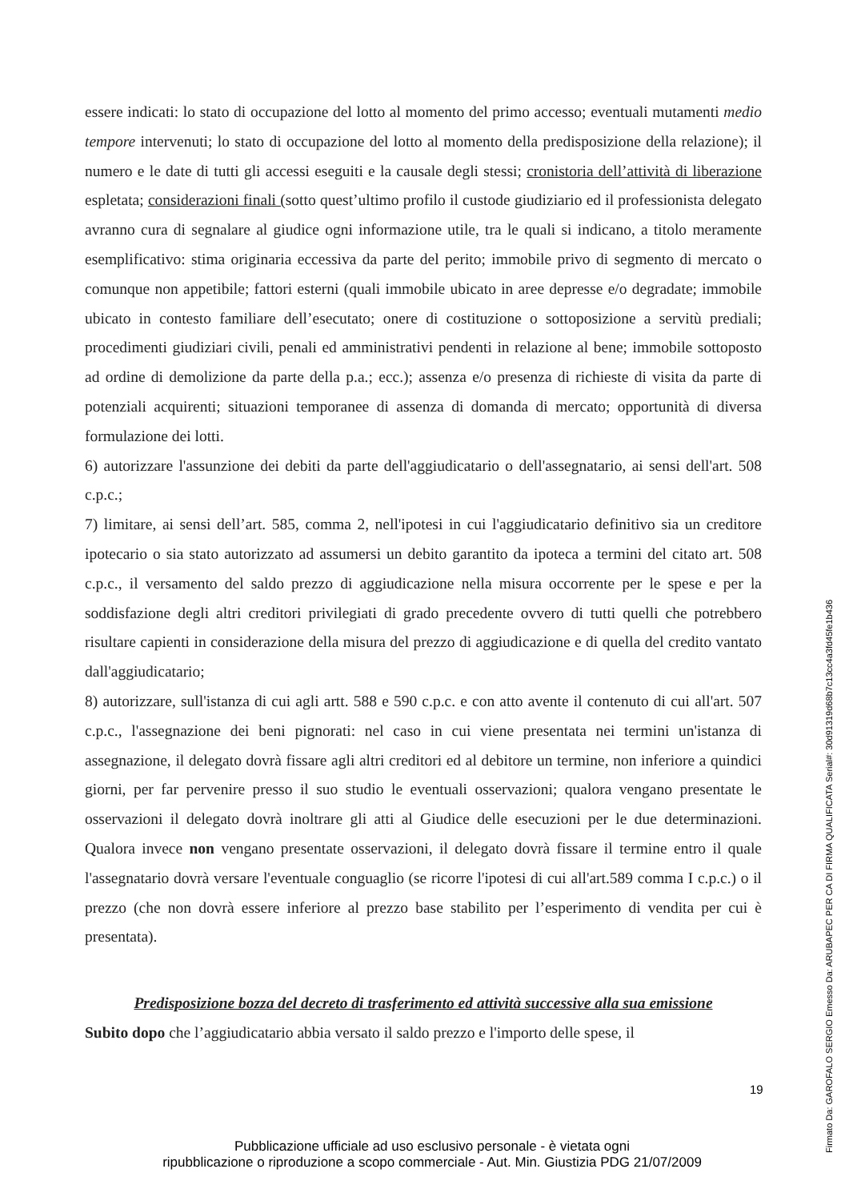essere indicati: lo stato di occupazione del lotto al momento del primo accesso; eventuali mutamenti medio tempore intervenuti; lo stato di occupazione del lotto al momento della predisposizione della relazione); il numero e le date di tutti gli accessi eseguiti e la causale degli stessi; cronistoria dell’attività di liberazione espletata; considerazioni finali (sotto quest’ultimo profilo il custode giudiziario ed il professionista delegato avranno cura di segnalare al giudice ogni informazione utile, tra le quali si indicano, a titolo meramente esemplificativo: stima originaria eccessiva da parte del perito; immobile privo di segmento di mercato o comunque non appetibile; fattori esterni (quali immobile ubicato in aree depresse e/o degradate; immobile ubicato in contesto familiare dell’esecutato; onere di costituzione o sottoposizione a servitù prediali; procedimenti giudiziari civili, penali ed amministrativi pendenti in relazione al bene; immobile sottoposto ad ordine di demolizione da parte della p.a.; ecc.); assenza e/o presenza di richieste di visita da parte di potenziali acquirenti; situazioni temporanee di assenza di domanda di mercato; opportunità di diversa formulazione dei lotti.
6) autorizzare l'assunzione dei debiti da parte dell'aggiudicatario o dell'assegnatario, ai sensi dell'art. 508 c.p.c.;
7) limitare, ai sensi dell’art. 585, comma 2, nell'ipotesi in cui l'aggiudicatario definitivo sia un creditore ipotecario o sia stato autorizzato ad assumersi un debito garantito da ipoteca a termini del citato art. 508 c.p.c., il versamento del saldo prezzo di aggiudicazione nella misura occorrente per le spese e per la soddisfazione degli altri creditori privilegiati di grado precedente ovvero di tutti quelli che potrebbero risultare capienti in considerazione della misura del prezzo di aggiudicazione e di quella del credito vantato dall'aggiudicatario;
8) autorizzare, sull'istanza di cui agli artt. 588 e 590 c.p.c. e con atto avente il contenuto di cui all'art. 507 c.p.c., l'assegnazione dei beni pignorati: nel caso in cui viene presentata nei termini un'istanza di assegnazione, il delegato dovrà fissare agli altri creditori ed al debitore un termine, non inferiore a quindici giorni, per far pervenire presso il suo studio le eventuali osservazioni; qualora vengano presentate le osservazioni il delegato dovrà inoltrare gli atti al Giudice delle esecuzioni per le due determinazioni. Qualora invece non vengano presentate osservazioni, il delegato dovrà fissare il termine entro il quale l'assegnatario dovrà versare l'eventuale conguaglio (se ricorre l'ipotesi di cui all'art.589 comma I c.p.c.) o il prezzo (che non dovrà essere inferiore al prezzo base stabilito per l’esperimento di vendita per cui è presentata).
Predisposizione bozza del decreto di trasferimento ed attività successive alla sua emissione
Subito dopo che l’aggiudicatario abbia versato il saldo prezzo e l'importo delle spese, il
19
Pubblicazione ufficiale ad uso esclusivo personale - è vietata ogni
ripubblicazione o riproduzione a scopo commerciale - Aut. Min. Giustizia PDG 21/07/2009
Firmato Da: GAROFALO SERGIO Emesso Da: ARUBAPEC PER CA DI FIRMA QUALIFICATA Serial#: 30d91319d68b7c13cc4a3fd45fe1b436